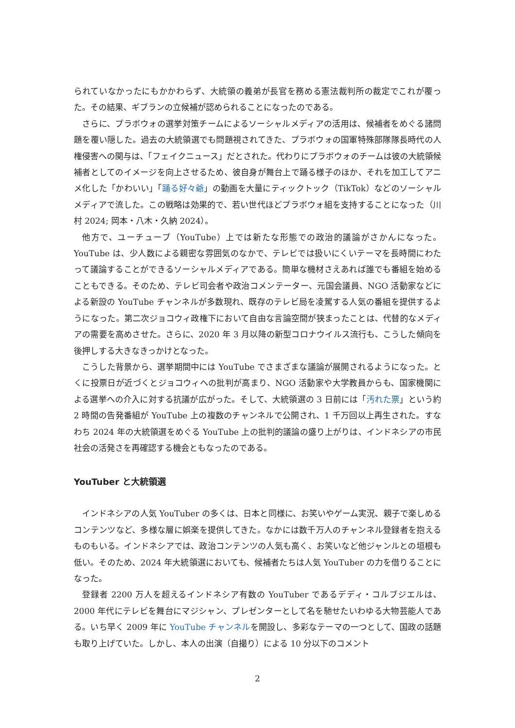られていなかったにもかかわらず、大統領の義弟が長官を務める憲法裁判所の裁定でこれが覆った。その結果、ギブランの立候補が認められることになったのである。
さらに、プラボウォの選挙対策チームによるソーシャルメディアの活用は、候補者をめぐる諸問題を覆い隠した。過去の大統領選でも問題視されてきた、プラボウォの国軍特殊部隊隊長時代の人権侵害への関与は、「フェイクニュース」だとされた。代わりにプラボウォのチームは彼の大統領候補者としてのイメージを向上させるため、彼自身が舞台上で踊る様子のほか、それを加工してアニメ化した「かわいい」「踊る好々爺」の動画を大量にティックトック（TikTok）などのソーシャルメディアで流した。この戦略は効果的で、若い世代ほどプラボウォ組を支持することになった（川村 2024; 岡本・八木・久納 2024）。
他方で、ユーチューブ（YouTube）上では新たな形態での政治的議論がさかんになった。YouTube は、少人数による親密な雰囲気のなかで、テレビでは扱いにくいテーマを長時間にわたって議論することができるソーシャルメディアである。簡単な機材さえあれば誰でも番組を始めることもできる。そのため、テレビ司会者や政治コメンテーター、元国会議員、NGO 活動家などによる新設の YouTube チャンネルが多数現れ、既存のテレビ局を凌駕する人気の番組を提供するようになった。第二次ジョコウィ政権下において自由な言論空間が狭まったことは、代替的なメディアの需要を高めさせた。さらに、2020 年 3 月以降の新型コロナウイルス流行も、こうした傾向を後押しする大きなきっかけとなった。
こうした背景から、選挙期間中には YouTube でさまざまな議論が展開されるようになった。とくに投票日が近づくとジョコウィへの批判が高まり、NGO 活動家や大学教員からも、国家機関による選挙への介入に対する抗議が広がった。そして、大統領選の 3 日前には「汚れた票」という約 2 時間の告発番組が YouTube 上の複数のチャンネルで公開され、1 千万回以上再生された。すなわち 2024 年の大統領選をめぐる YouTube 上の批判的議論の盛り上がりは、インドネシアの市民社会の活発さを再確認する機会ともなったのである。
YouTuber と大統領選
インドネシアの人気 YouTuber の多くは、日本と同様に、お笑いやゲーム実況、親子で楽しめるコンテンツなど、多様な層に娯楽を提供してきた。なかには数千万人のチャンネル登録者を抱えるものもいる。インドネシアでは、政治コンテンツの人気も高く、お笑いなど他ジャンルとの垣根も低い。そのため、2024 年大統領選においても、候補者たちは人気 YouTuber の力を借りることになった。
登録者 2200 万人を超えるインドネシア有数の YouTuber であるデディ・コルブジエルは、2000 年代にテレビを舞台にマジシャン、プレゼンターとして名を馳せたいわゆる大物芸能人である。いち早く 2009 年に YouTube チャンネルを開設し、多彩なテーマの一つとして、国政の話題も取り上げていた。しかし、本人の出演（自撮り）による 10 分以下のコメント
2